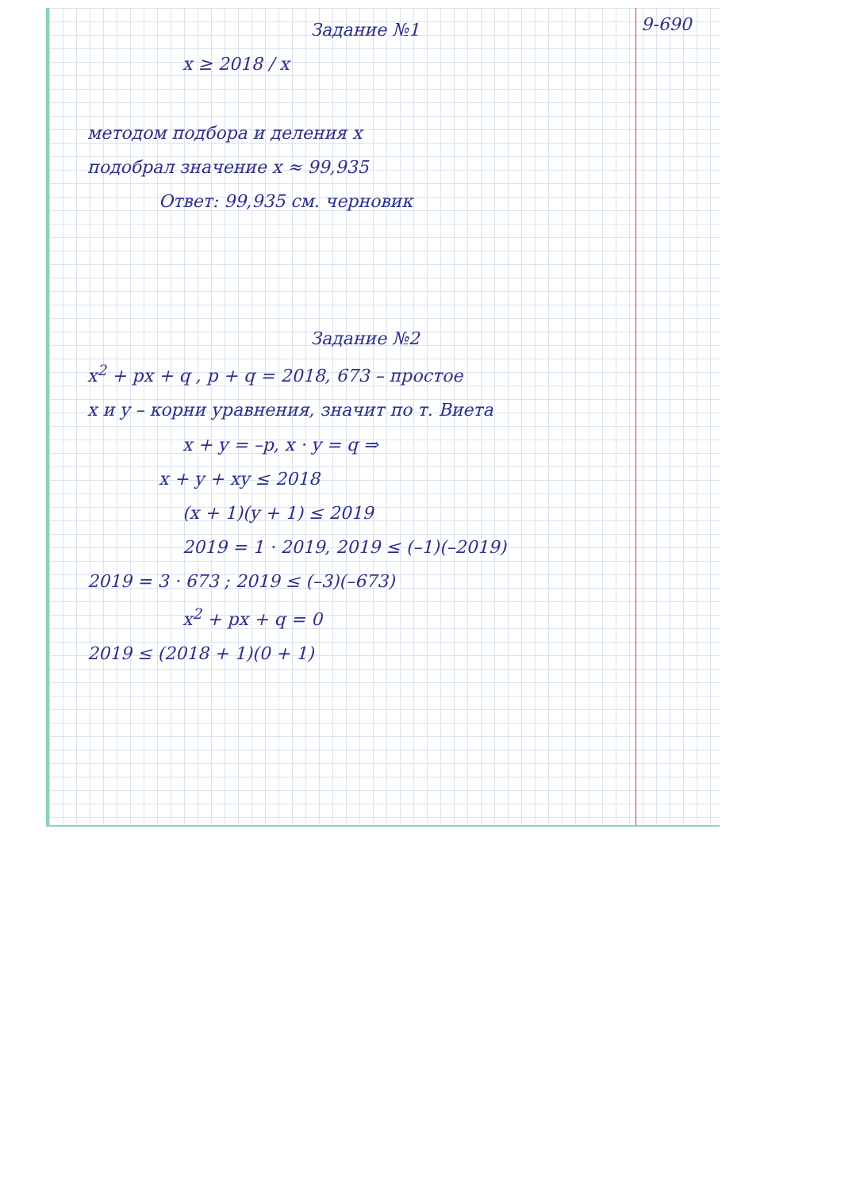9-690
Задание №1
x ≥ 2018 / x
методом подбора и деления x
подобрал значение x ≈ 99,935
Ответ: 99,935 см. черновик
Задание №2
x<sup>2</sup> + px + q , p + q = 2018, 673 – простое
x и y – корни уравнения, значит по т. Виета
x + y = –p, x · y = q ⇒
x + y + xy ≤ 2018
(x + 1)(y + 1) ≤ 2019
2019 = 1 · 2019, 2019 ≤ (–1)(–2019)
2019 = 3 · 673 ; 2019 ≤ (–3)(–673)
x<sup>2</sup> + px + q = 0
2019 ≤ (2018 + 1)(0 + 1)